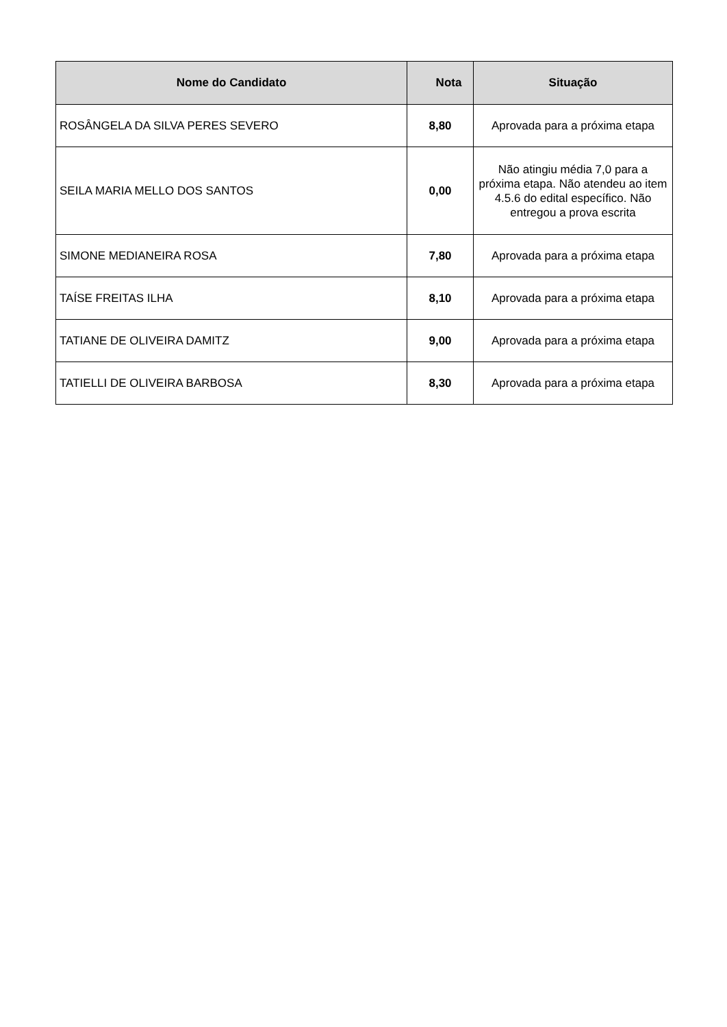| Nome do Candidato | Nota | Situação |
| --- | --- | --- |
| ROSÂNGELA DA SILVA PERES SEVERO | 8,80 | Aprovada para a próxima etapa |
| SEILA MARIA MELLO DOS SANTOS | 0,00 | Não atingiu média 7,0 para a próxima etapa. Não atendeu ao item 4.5.6 do edital específico. Não entregou a prova escrita |
| SIMONE MEDIANEIRA ROSA | 7,80 | Aprovada para a próxima etapa |
| TAÍSE FREITAS ILHA | 8,10 | Aprovada para a próxima etapa |
| TATIANE DE OLIVEIRA DAMITZ | 9,00 | Aprovada para a próxima etapa |
| TATIELLI DE OLIVEIRA BARBOSA | 8,30 | Aprovada para a próxima etapa |